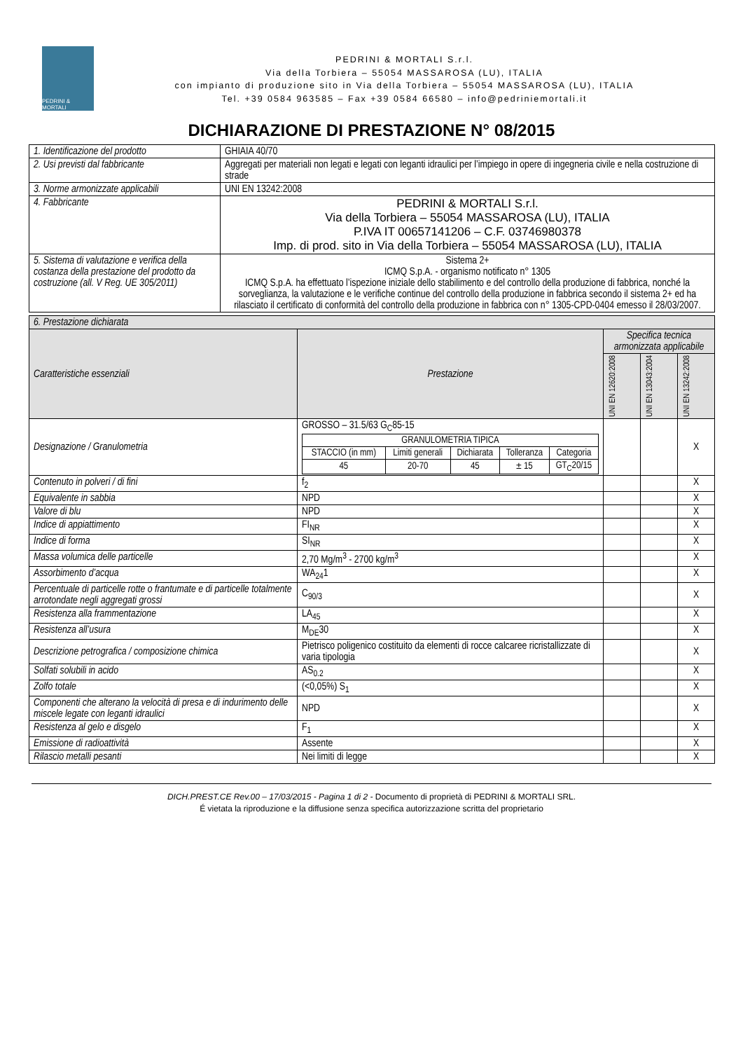PEDRINI & MORTALI
PEDRINI & MORTALI S.r.l.
Via della Torbiera – 55054 MASSAROSA (LU), ITALIA
con impianto di produzione sito in Via della Torbiera – 55054 MASSAROSA (LU), ITALIA
Tel. +39 0584 963585 – Fax +39 0584 66580 – info@pedriniemortali.it
DICHIARAZIONE DI PRESTAZIONE N° 08/2015
| 1. Identificazione del prodotto | GHIAIA 40/70 |
| 2. Usi previsti dal fabbricante | Aggregati per materiali non legati e legati con leganti idraulici per l’impiego in opere di ingegneria civile e nella costruzione di strade |
| 3. Norme armonizzate applicabili | UNI EN 13242:2008 |
| 4. Fabbricante | PEDRINI & MORTALI S.r.l. Via della Torbiera – 55054 MASSAROSA (LU), ITALIA P.IVA IT 00657141206 – C.F. 03746980378 Imp. di prod. sito in Via della Torbiera – 55054 MASSAROSA (LU), ITALIA |
| 5. Sistema di valutazione e verifica della costanza della prestazione del prodotto da costruzione (all. V Reg. UE 305/2011) | Sistema 2+ ICMQ S.p.A. - organismo notificato n° 1305 ICMQ S.p.A. ha effettuato l’ispezione iniziale dello stabilimento e del controllo della produzione di fabbrica, nonché la sorveglianza, la valutazione e le verifiche continue del controllo della produzione in fabbrica secondo il sistema 2+ ed ha rilasciato il certificato di conformità del controllo della produzione in fabbrica con n° 1305-CPD-0404 emesso il 28/03/2007. |
| 6. Prestazione dichiarata | | | | |
| Caratteristiche essenziali | Prestazione | Specifica tecnica armonizzata applicabile | | |
| | | UNI EN 12620:2008 | UNI EN 13043:2004 | UNI EN 13242:2008 |
| Designazione / Granulometria | GROSSO – 31.5/63 G<sub>C</sub>85-15 / GRANULOMETRIA TIPICA / / / / / / STACCIO (in mm) / Limiti generali / Dichiarata / Tolleranza / Categoria / / 45 / 20-70 / 45 / ± 15 / GT<sub>C</sub>20/15 / | | | X |
| Contenuto in polveri / di fini | f<sub>2</sub> | | | X |
| Equivalente in sabbia | NPD | | | X |
| Valore di blu | NPD | | | X |
| Indice di appiattimento | FI<sub>NR</sub> | | | X |
| Indice di forma | SI<sub>NR</sub> | | | X |
| Massa volumica delle particelle | 2,70 Mg/m<sup>3</sup> - 2700 kg/m<sup>3</sup> | | | X |
| Assorbimento d’acqua | WA<sub>24</sub>1 | | | X |
| Percentuale di particelle rotte o frantumate e di particelle totalmente arrotondate negli aggregati grossi | C<sub>90/3</sub> | | | X |
| Resistenza alla frammentazione | LA<sub>45</sub> | | | X |
| Resistenza all’usura | M<sub>DE</sub>30 | | | X |
| Descrizione petrografica / composizione chimica | Pietrisco poligenico costituito da elementi di rocce calcaree ricristallizzate di varia tipologia | | | X |
| Solfati solubili in acido | AS<sub>0.2</sub> | | | X |
| Zolfo totale | (<0,05%) S<sub>1</sub> | | | X |
| Componenti che alterano la velocità di presa e di indurimento delle miscele legate con leganti idraulici | NPD | | | X |
| Resistenza al gelo e disgelo | F<sub>1</sub> | | | X |
| Emissione di radioattività | Assente | | | X |
| Rilascio metalli pesanti | Nei limiti di legge | | | X |
DICH.PREST.CE Rev.00 – 17/03/2015 - Pagina 1 di 2 - Documento di proprietà di PEDRINI & MORTALI SRL.
É vietata la riproduzione e la diffusione senza specifica autorizzazione scritta del proprietario